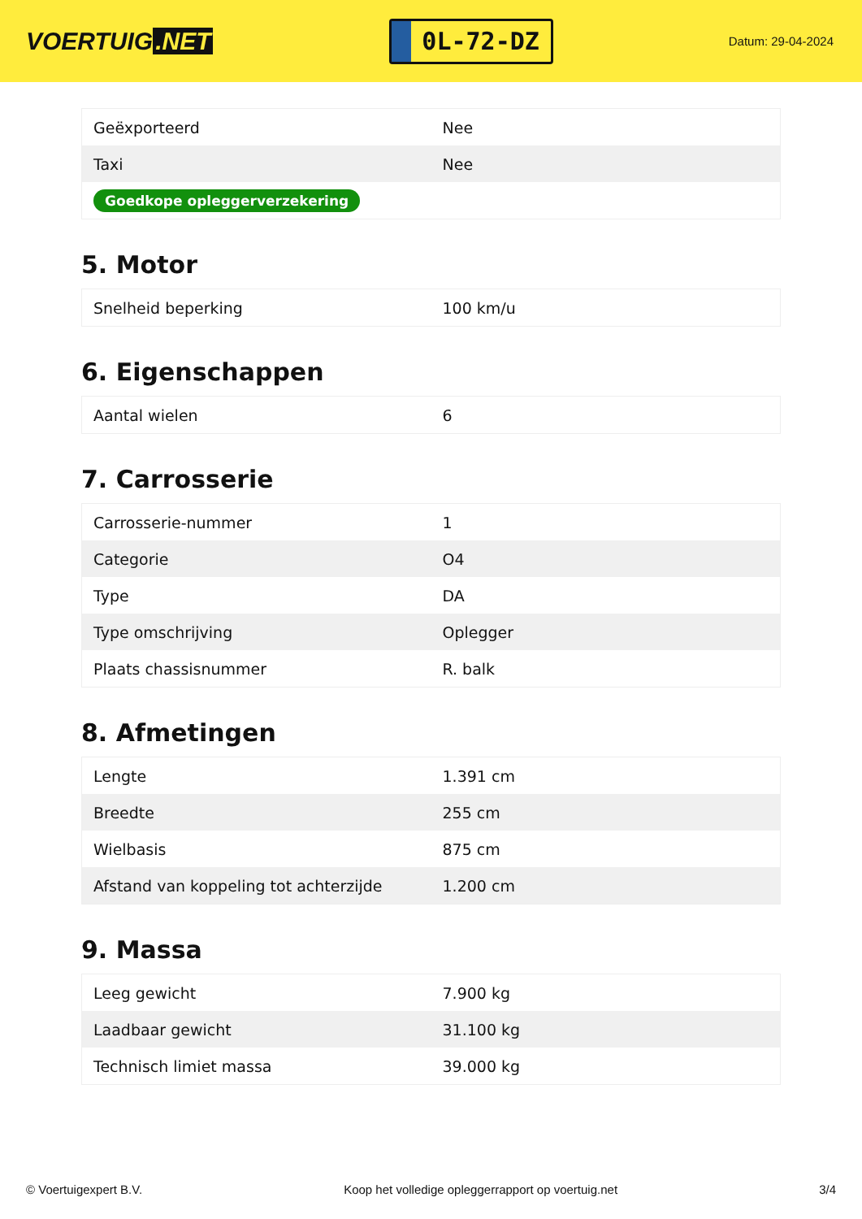VOERTUIG.NET
0L-72-DZ
Datum: 29-04-2024
| Geëxporteerd | Nee |
| Taxi | Nee |
| Goedkope opleggerverzekering | |
5. Motor
| Snelheid beperking | 100 km/u |
6. Eigenschappen
| Aantal wielen | 6 |
7. Carrosserie
| Carrosserie-nummer | 1 |
| Categorie | O4 |
| Type | DA |
| Type omschrijving | Oplegger |
| Plaats chassisnummer | R. balk |
8. Afmetingen
| Lengte | 1.391 cm |
| Breedte | 255 cm |
| Wielbasis | 875 cm |
| Afstand van koppeling tot achterzijde | 1.200 cm |
9. Massa
| Leeg gewicht | 7.900 kg |
| Laadbaar gewicht | 31.100 kg |
| Technisch limiet massa | 39.000 kg |
© Voertuigexpert B.V. Koop het volledige opleggerrapport op voertuig.net 3/4